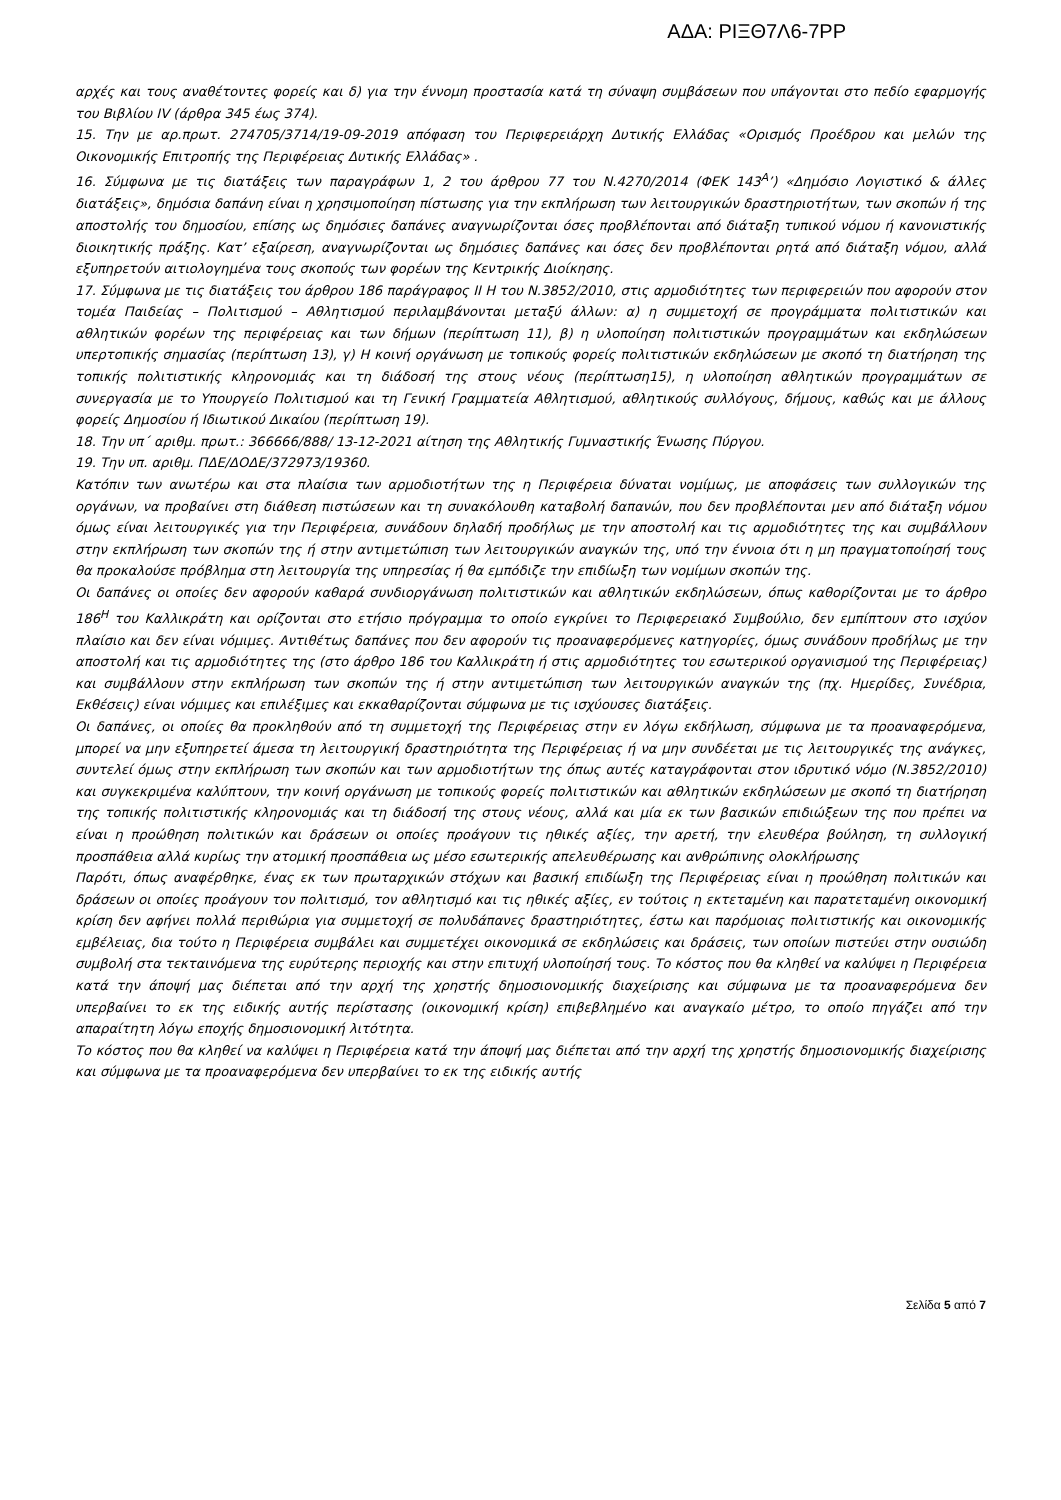ΑΔΑ: ΡΙΞΘ7Λ6-7ΡΡ
αρχές και τους αναθέτοντες φορείς και δ) για την έννομη προστασία κατά τη σύναψη συμβάσεων που υπάγονται στο πεδίο εφαρμογής του Βιβλίου IV (άρθρα 345 έως 374).
15. Την με αρ.πρωτ. 274705/3714/19-09-2019 απόφαση του Περιφερειάρχη Δυτικής Ελλάδας «Ορισμός Προέδρου και μελών της Οικονομικής Επιτροπής της Περιφέρειας Δυτικής Ελλάδας» .
16. Σύμφωνα με τις διατάξεις των παραγράφων 1, 2 του άρθρου 77 του Ν.4270/2014 (ΦΕΚ 143<sup>Α</sup>’) «Δημόσιο Λογιστικό & άλλες διατάξεις», δημόσια δαπάνη είναι η χρησιμοποίηση πίστωσης για την εκπλήρωση των λειτουργικών δραστηριοτήτων, των σκοπών ή της αποστολής του δημοσίου, επίσης ως δημόσιες δαπάνες αναγνωρίζονται όσες προβλέπονται από διάταξη τυπικού νόμου ή κανονιστικής διοικητικής πράξης. Κατ’ εξαίρεση, αναγνωρίζονται ως δημόσιες δαπάνες και όσες δεν προβλέπονται ρητά από διάταξη νόμου, αλλά εξυπηρετούν αιτιολογημένα τους σκοπούς των φορέων της Κεντρικής Διοίκησης.
17. Σύμφωνα με τις διατάξεις του άρθρου 186 παράγραφος ΙΙ Η του Ν.3852/2010, στις αρμοδιότητες των περιφερειών που αφορούν στον τομέα Παιδείας – Πολιτισμού – Αθλητισμού περιλαμβάνονται μεταξύ άλλων: α) η συμμετοχή σε προγράμματα πολιτιστικών και αθλητικών φορέων της περιφέρειας και των δήμων (περίπτωση 11), β) η υλοποίηση πολιτιστικών προγραμμάτων και εκδηλώσεων υπερτοπικής σημασίας (περίπτωση 13), γ) Η κοινή οργάνωση με τοπικούς φορείς πολιτιστικών εκδηλώσεων με σκοπό τη διατήρηση της τοπικής πολιτιστικής κληρονομιάς και τη διάδοσή της στους νέους (περίπτωση15), η υλοποίηση αθλητικών προγραμμάτων σε συνεργασία με το Υπουργείο Πολιτισμού και τη Γενική Γραμματεία Αθλητισμού, αθλητικούς συλλόγους, δήμους, καθώς και με άλλους φορείς Δημοσίου ή Ιδιωτικού Δικαίου (περίπτωση 19).
18. Την υπ΄ αριθμ. πρωτ.: 366666/888/ 13-12-2021 αίτηση της Αθλητικής Γυμναστικής Ένωσης Πύργου.
19. Την υπ. αριθμ. ΠΔΕ/ΔΟΔΕ/372973/19360.
Κατόπιν των ανωτέρω και στα πλαίσια των αρμοδιοτήτων της η Περιφέρεια δύναται νομίμως, με αποφάσεις των συλλογικών της οργάνων, να προβαίνει στη διάθεση πιστώσεων και τη συνακόλουθη καταβολή δαπανών, που δεν προβλέπονται μεν από διάταξη νόμου όμως είναι λειτουργικές για την Περιφέρεια, συνάδουν δηλαδή προδήλως με την αποστολή και τις αρμοδιότητες της και συμβάλλουν στην εκπλήρωση των σκοπών της ή στην αντιμετώπιση των λειτουργικών αναγκών της, υπό την έννοια ότι η μη πραγματοποίησή τους θα προκαλούσε πρόβλημα στη λειτουργία της υπηρεσίας ή θα εμπόδιζε την επιδίωξη των νομίμων σκοπών της.
Οι δαπάνες οι οποίες δεν αφορούν καθαρά συνδιοργάνωση πολιτιστικών και αθλητικών εκδηλώσεων, όπως καθορίζονται με το άρθρο 186<sup>Η</sup> του Καλλικράτη και ορίζονται στο ετήσιο πρόγραμμα το οποίο εγκρίνει το Περιφερειακό Συμβούλιο, δεν εμπίπτουν στο ισχύον πλαίσιο και δεν είναι νόμιμες. Αντιθέτως δαπάνες που δεν αφορούν τις προαναφερόμενες κατηγορίες, όμως συνάδουν προδήλως με την αποστολή και τις αρμοδιότητες της (στο άρθρο 186 του Καλλικράτη ή στις αρμοδιότητες του εσωτερικού οργανισμού της Περιφέρειας) και συμβάλλουν στην εκπλήρωση των σκοπών της ή στην αντιμετώπιση των λειτουργικών αναγκών της (πχ. Ημερίδες, Συνέδρια, Εκθέσεις) είναι νόμιμες και επιλέξιμες και εκκαθαρίζονται σύμφωνα με τις ισχύουσες διατάξεις.
Οι δαπάνες, οι οποίες θα προκληθούν από τη συμμετοχή της Περιφέρειας στην εν λόγω εκδήλωση, σύμφωνα με τα προαναφερόμενα, μπορεί να μην εξυπηρετεί άμεσα τη λειτουργική δραστηριότητα της Περιφέρειας ή να μην συνδέεται με τις λειτουργικές της ανάγκες, συντελεί όμως στην εκπλήρωση των σκοπών και των αρμοδιοτήτων της όπως αυτές καταγράφονται στον ιδρυτικό νόμο (Ν.3852/2010) και συγκεκριμένα καλύπτουν, την κοινή οργάνωση με τοπικούς φορείς πολιτιστικών και αθλητικών εκδηλώσεων με σκοπό τη διατήρηση της τοπικής πολιτιστικής κληρονομιάς και τη διάδοσή της στους νέους, αλλά και μία εκ των βασικών επιδιώξεων της που πρέπει να είναι η προώθηση πολιτικών και δράσεων οι οποίες προάγουν τις ηθικές αξίες, την αρετή, την ελευθέρα βούληση, τη συλλογική προσπάθεια αλλά κυρίως την ατομική προσπάθεια ως μέσο εσωτερικής απελευθέρωσης και ανθρώπινης ολοκλήρωσης
Παρότι, όπως αναφέρθηκε, ένας εκ των πρωταρχικών στόχων και βασική επιδίωξη της Περιφέρειας είναι η προώθηση πολιτικών και δράσεων οι οποίες προάγουν τον πολιτισμό, τον αθλητισμό και τις ηθικές αξίες, εν τούτοις η εκτεταμένη και παρατεταμένη οικονομική κρίση δεν αφήνει πολλά περιθώρια για συμμετοχή σε πολυδάπανες δραστηριότητες, έστω και παρόμοιας πολιτιστικής και οικονομικής εμβέλειας, δια τούτο η Περιφέρεια συμβάλει και συμμετέχει οικονομικά σε εκδηλώσεις και δράσεις, των οποίων πιστεύει στην ουσιώδη συμβολή στα τεκταινόμενα της ευρύτερης περιοχής και στην επιτυχή υλοποίησή τους. Το κόστος που θα κληθεί να καλύψει η Περιφέρεια κατά την άποψή μας διέπεται από την αρχή της χρηστής δημοσιονομικής διαχείρισης και σύμφωνα με τα προαναφερόμενα δεν υπερβαίνει το εκ της ειδικής αυτής περίστασης (οικονομική κρίση) επιβεβλημένο και αναγκαίο μέτρο, το οποίο πηγάζει από την απαραίτητη λόγω εποχής δημοσιονομική λιτότητα.
Το κόστος που θα κληθεί να καλύψει η Περιφέρεια κατά την άποψή μας διέπεται από την αρχή της χρηστής δημοσιονομικής διαχείρισης και σύμφωνα με τα προαναφερόμενα δεν υπερβαίνει το εκ της ειδικής αυτής
Σελίδα 5 από 7